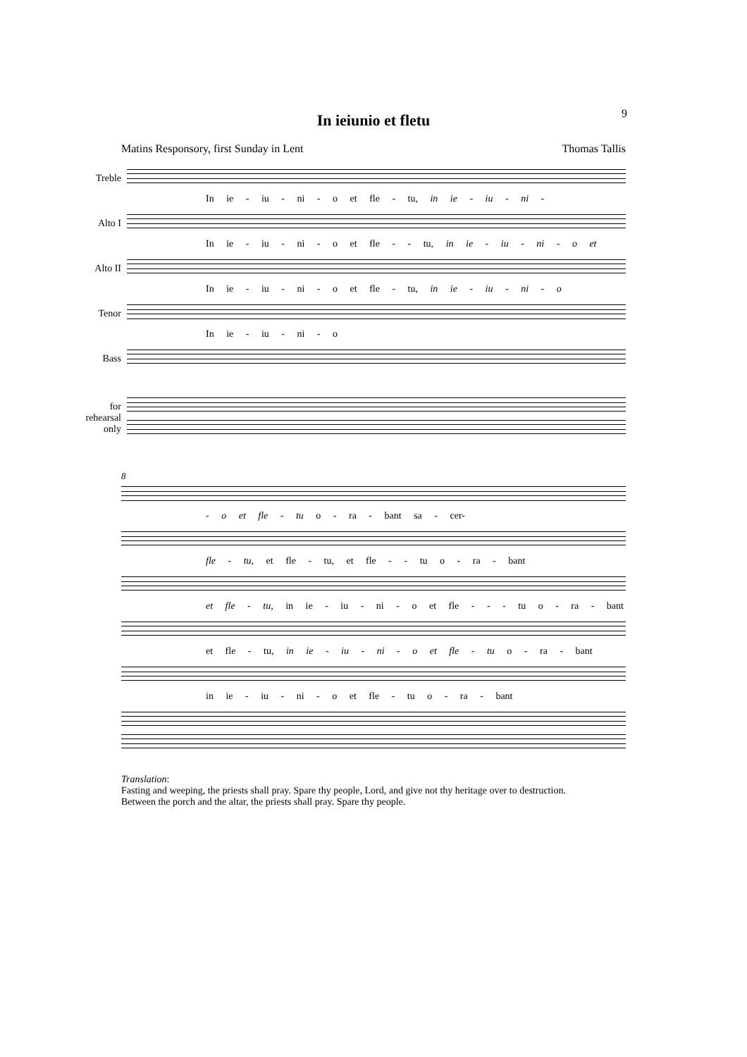9
In ieiunio et fletu
Matins Responsory, first Sunday in Lent Thomas Tallis
Treble
In ie - iu - ni - o et fle - tu, in ie - iu - ni -
Alto I
In ie - iu - ni - o et fle - - tu, in ie - iu - ni - o et
Alto II
In ie - iu - ni - o et fle - tu, in ie - iu - ni - o
Tenor
In ie - iu - ni - o
Bass
for rehearsal only
8
- o et fle - tu o - ra - bant sa - cer-
fle - tu, et fle - tu, et fle - - tu o - ra - bant
et fle - tu, in ie - iu - ni - o et fle - - - tu o - ra - bant
et fle - tu, in ie - iu - ni - o et fle - tu o - ra - bant
in ie - iu - ni - o et fle - tu o - ra - bant
Translation:
Fasting and weeping, the priests shall pray. Spare thy people, Lord, and give not thy heritage over to destruction.
Between the porch and the altar, the priests shall pray. Spare thy people.